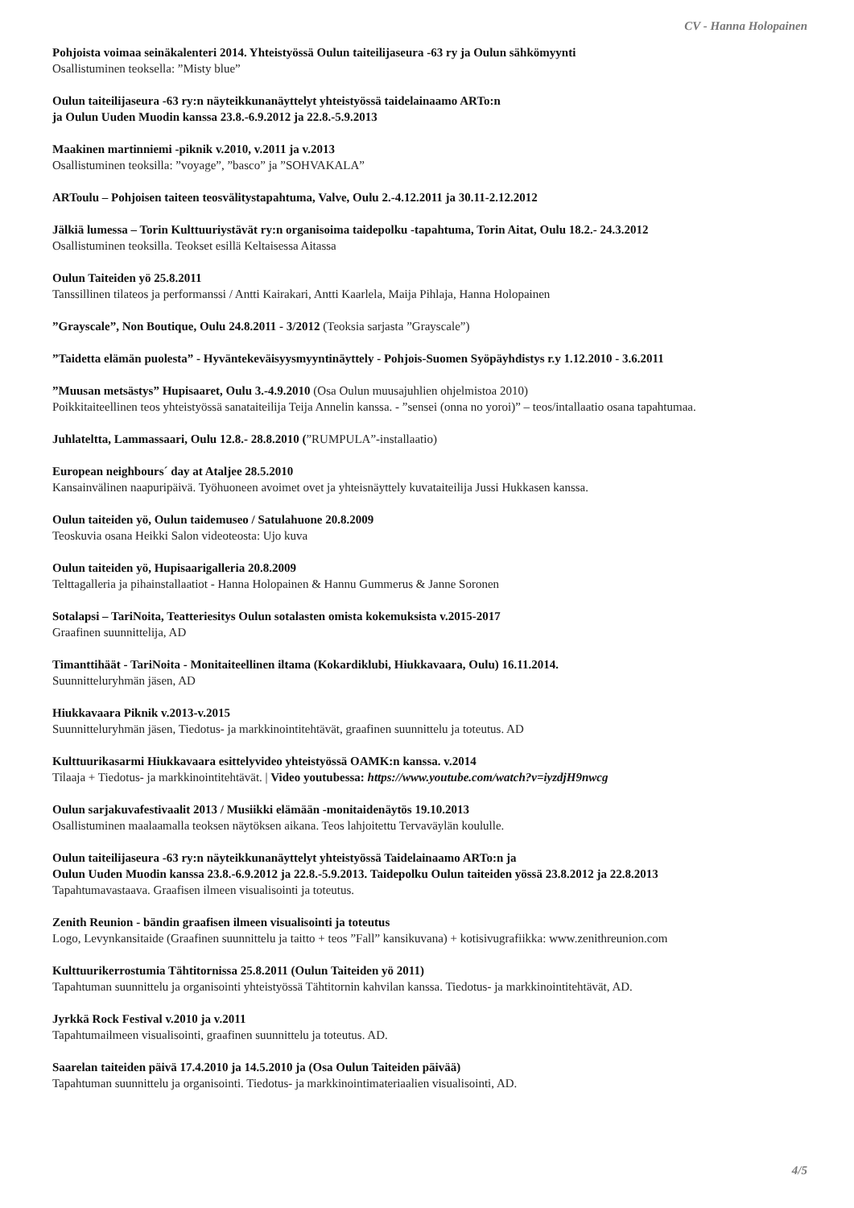CV - Hanna Holopainen
Pohjoista voimaa seinäkalenteri 2014. Yhteistyössä Oulun taiteilijaseura -63 ry ja Oulun sähkömyynti
Osallistuminen teoksella: ”Misty blue”
Oulun taiteilijaseura -63 ry:n näyteikkunanäyttelyt yhteistyössä taidelainaamo ARTo:n
ja Oulun Uuden Muodin kanssa 23.8.-6.9.2012 ja 22.8.-5.9.2013
Maakinen martinniemi -piknik v.2010, v.2011 ja v.2013
Osallistuminen teoksilla: ”voyage”, ”basco” ja ”SOHVAKALA”
ARToulu – Pohjoisen taiteen teosvälitystapahtuma, Valve, Oulu 2.-4.12.2011 ja 30.11-2.12.2012
Jälkiä lumessa – Torin Kulttuuriystävät ry:n organisoima taidepolku -tapahtuma, Torin Aitat, Oulu 18.2.- 24.3.2012
Osallistuminen teoksilla. Teokset esillä Keltaisessa Aitassa
Oulun Taiteiden yö 25.8.2011
Tanssillinen tilateos ja performanssi / Antti Kairakari, Antti Kaarlela, Maija Pihlaja, Hanna Holopainen
”Grayscale”, Non Boutique, Oulu 24.8.2011 - 3/2012 (Teoksia sarjasta ”Grayscale”)
”Taidetta elämän puolesta” - Hyväntekeväisyysmyyntinäyttely - Pohjois-Suomen Syöpäyhdistys r.y 1.12.2010 - 3.6.2011
”Muusan metsästys” Hupisaaret, Oulu 3.-4.9.2010 (Osa Oulun muusajuhlien ohjelmistoa 2010)
Poikkitaiteellinen teos yhteistyössä sanataiteilija Teija Annelin kanssa. - ”sensei (onna no yoroi)” – teos/intallaatio osana tapahtumaa.
Juhlateltta, Lammassaari, Oulu 12.8.- 28.8.2010 (”RUMPULA”-installaatio)
European neighbours´ day at Ataljee 28.5.2010
Kansainvälinen naapuripäivä. Työhuoneen avoimet ovet ja yhteisnäyttely kuvataiteilija Jussi Hukkasen kanssa.
Oulun taiteiden yö, Oulun taidemuseo / Satulahuone 20.8.2009
Teoskuvia osana Heikki Salon videoteosta: Ujo kuva
Oulun taiteiden yö, Hupisaarigalleria 20.8.2009
Telttagalleria ja pihainstallaatiot - Hanna Holopainen & Hannu Gummerus & Janne Soronen
Sotalapsi – TariNoita, Teatteriesitys Oulun sotalasten omista kokemuksista v.2015-2017
Graafinen suunnittelija, AD
Timanttihäät - TariNoita - Monitaiteellinen iltama (Kokardiklubi, Hiukkavaara, Oulu) 16.11.2014.
Suunnitteluryhmän jäsen, AD
Hiukkavaara Piknik v.2013-v.2015
Suunnitteluryhmän jäsen, Tiedotus- ja markkinointitehtävät, graafinen suunnittelu ja toteutus. AD
Kulttuurikasarmi Hiukkavaara esittelyvideo yhteistyössä OAMK:n kanssa. v.2014
Tilaaja + Tiedotus- ja markkinointitehtävät. | Video youtubessa: https://www.youtube.com/watch?v=iyzdjH9nwcg
Oulun sarjakuvafestivaalit 2013 / Musiikki elämään -monitaidenäytös 19.10.2013
Osallistuminen maalaamalla teoksen näytöksen aikana. Teos lahjoitettu Tervaväylän koululle.
Oulun taiteilijaseura -63 ry:n näyteikkunanäyttelyt yhteistyössä Taidelainaamo ARTo:n ja
Oulun Uuden Muodin kanssa 23.8.-6.9.2012 ja 22.8.-5.9.2013. Taidepolku Oulun taiteiden yössä 23.8.2012 ja 22.8.2013
Tapahtumavastaava. Graafisen ilmeen visualisointi ja toteutus.
Zenith Reunion - bändin graafisen ilmeen visualisointi ja toteutus
Logo, Levynkansitaide (Graafinen suunnittelu ja taitto + teos ”Fall” kansikuvana) + kotisivugrafiikka: www.zenithreunion.com
Kulttuurikerrostumia Tähtitornissa 25.8.2011 (Oulun Taiteiden yö 2011)
Tapahtuman suunnittelu ja organisointi yhteistyössä Tähtitornin kahvilan kanssa. Tiedotus- ja markkinointitehtävät, AD.
Jyrkkä Rock Festival v.2010 ja v.2011
Tapahtumailmeen visualisointi, graafinen suunnittelu ja toteutus. AD.
Saarelan taiteiden päivä 17.4.2010 ja 14.5.2010 ja (Osa Oulun Taiteiden päivää)
Tapahtuman suunnittelu ja organisointi. Tiedotus- ja markkinointimateriaalien visualisointi, AD.
4/5